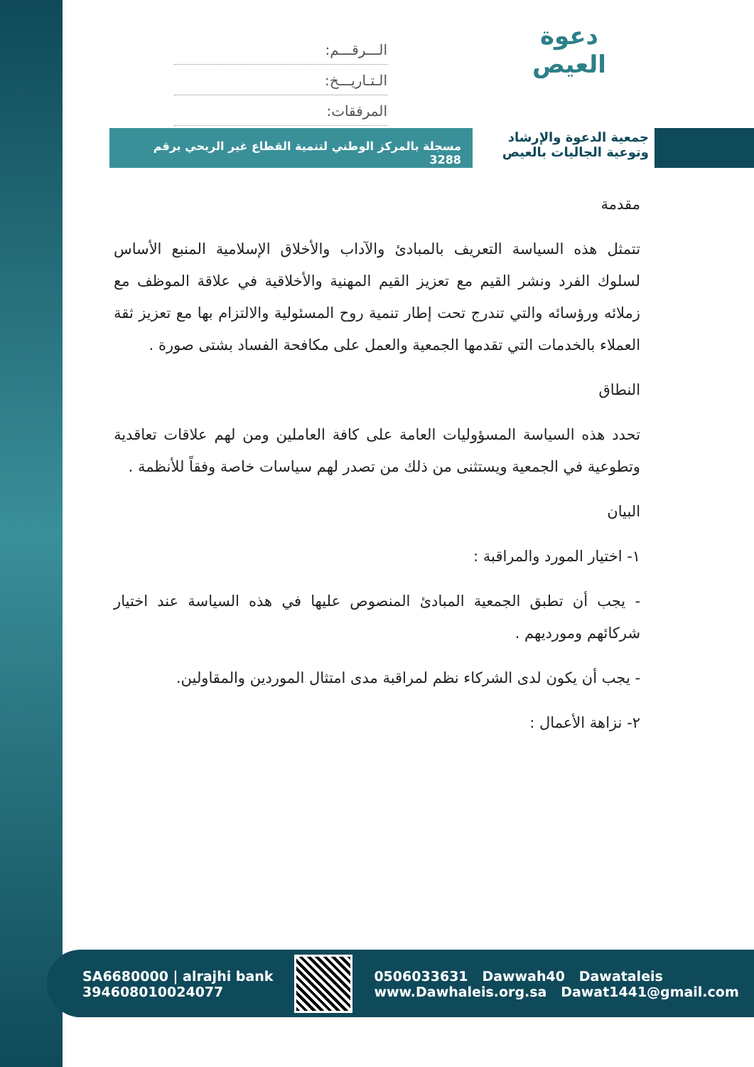دعوة
العيص
الـــرقـــم:
الـتـاريـــخ:
المرفقات:
جمعية الدعوة والإرشاد
وتوعية الجاليات بالعيص
مسجلة بالمركز الوطني لتنمية القطاع غير الربحي برقم 3288
مقدمة
تتمثل هذه السياسة التعريف بالمبادئ والآداب والأخلاق الإسلامية المنبع الأساس لسلوك الفرد ونشر القيم مع تعزيز القيم المهنية والأخلاقية في علاقة الموظف مع زملائه ورؤسائه والتي تندرج تحت إطار تنمية روح المسئولية والالتزام بها مع تعزيز ثقة العملاء بالخدمات التي تقدمها الجمعية والعمل على مكافحة الفساد بشتى صورة .
النطاق
تحدد هذه السياسة المسؤوليات العامة على كافة العاملين ومن لهم علاقات تعاقدية وتطوعية في الجمعية ويستثنى من ذلك من تصدر لهم سياسات خاصة وفقاً للأنظمة .
البيان
١- اختيار المورد والمراقبة :
- يجب أن تطبق الجمعية المبادئ المنصوص عليها في هذه السياسة عند اختيار شركائهم ومورديهم .
- يجب أن يكون لدى الشركاء نظم لمراقبة مدى امتثال الموردين والمقاولين.
٢- نزاهة الأعمال :
SA6680000 | alrajhi bank
394608010024077
0506033631 Dawwah40 Dawataleis
www.Dawhaleis.org.sa Dawat1441@gmail.com